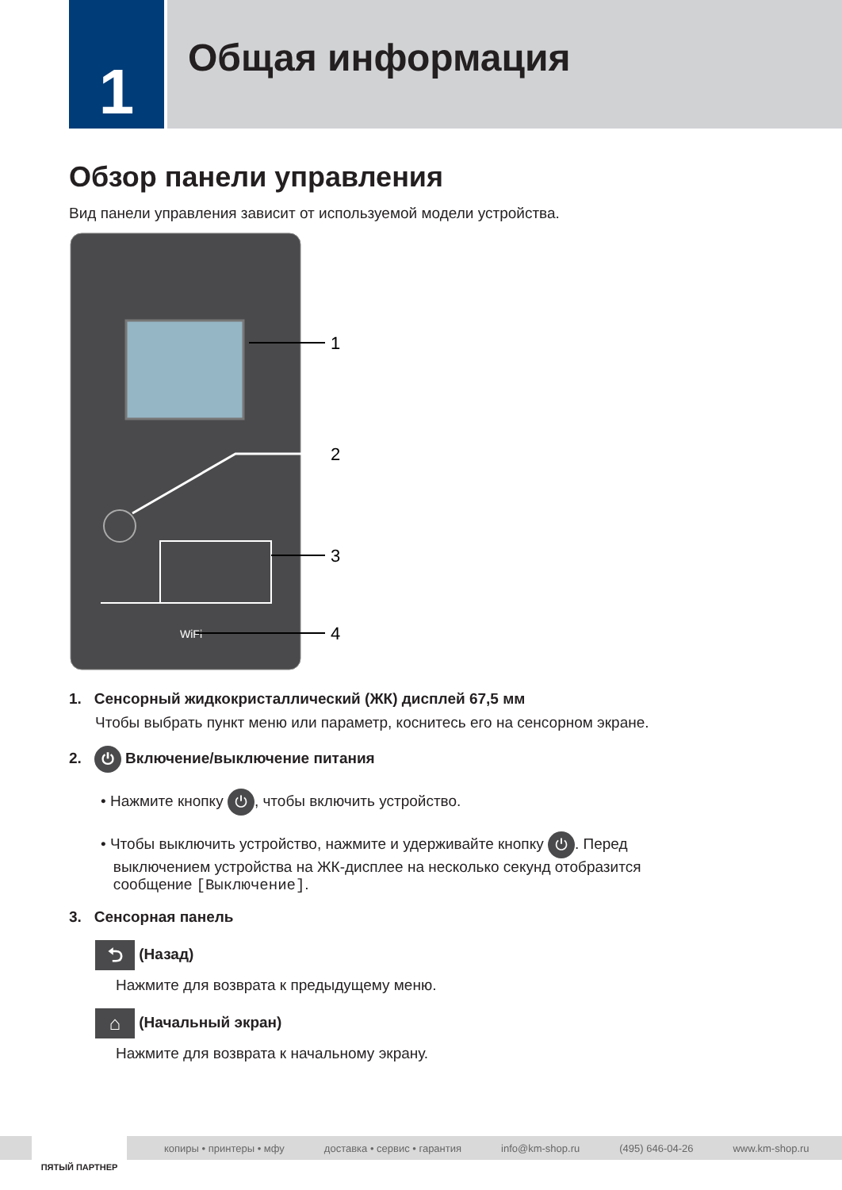1
Общая информация
Обзор панели управления
Вид панели управления зависит от используемой модели устройства.
WiFi
1
2
3
4
1. Сенсорный жидкокристаллический (ЖК) дисплей 67,5 мм
Чтобы выбрать пункт меню или параметр, коснитесь его на сенсорном экране.
2. ⏻ Включение/выключение питания
• Нажмите кнопку ⏻, чтобы включить устройство.
• Чтобы выключить устройство, нажмите и удерживайте кнопку ⏻. Перед
выключением устройства на ЖК-дисплее на несколько секунд отобразится
сообщение [Выключение].
3. Сенсорная панель
⮌ (Назад)
Нажмите для возврата к предыдущему меню.
⌂ (Начальный экран)
Нажмите для возврата к начальному экрану.
копиры • принтеры • мфу доставка • сервис • гарантия info@km-shop.ru (495) 646-04-26 www.km-shop.ru
ПЯТЫЙ ПАРТНЕР